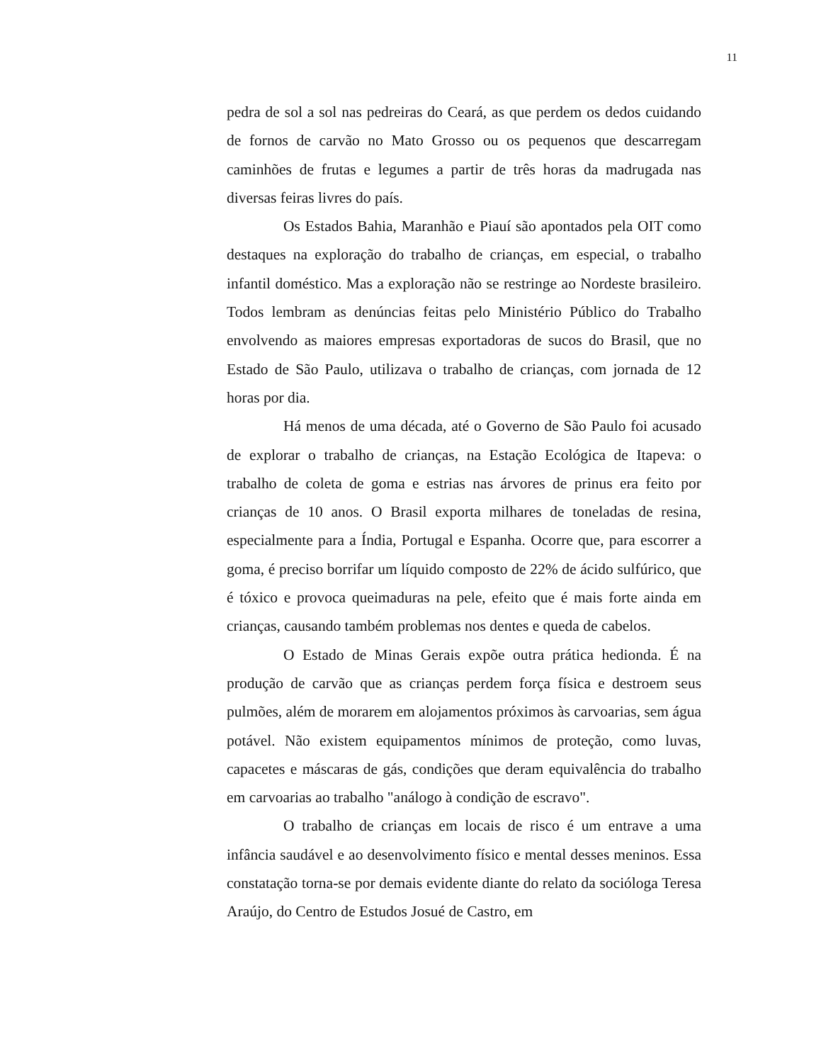11
pedra de sol a sol nas pedreiras do Ceará, as que perdem os dedos cuidando de fornos de carvão no Mato Grosso ou os pequenos que descarregam caminhões de frutas e legumes a partir de três horas da madrugada nas diversas feiras livres do país.
Os Estados Bahia, Maranhão e Piauí são apontados pela OIT como destaques na exploração do trabalho de crianças, em especial, o trabalho infantil doméstico. Mas a exploração não se restringe ao Nordeste brasileiro. Todos lembram as denúncias feitas pelo Ministério Público do Trabalho envolvendo as maiores empresas exportadoras de sucos do Brasil, que no Estado de São Paulo, utilizava o trabalho de crianças, com jornada de 12 horas por dia.
Há menos de uma década, até o Governo de São Paulo foi acusado de explorar o trabalho de crianças, na Estação Ecológica de Itapeva: o trabalho de coleta de goma e estrias nas árvores de prinus era feito por crianças de 10 anos. O Brasil exporta milhares de toneladas de resina, especialmente para a Índia, Portugal e Espanha. Ocorre que, para escorrer a goma, é preciso borrifar um líquido composto de 22% de ácido sulfúrico, que é tóxico e provoca queimaduras na pele, efeito que é mais forte ainda em crianças, causando também problemas nos dentes e queda de cabelos.
O Estado de Minas Gerais expõe outra prática hedionda. É na produção de carvão que as crianças perdem força física e destroem seus pulmões, além de morarem em alojamentos próximos às carvoarias, sem água potável. Não existem equipamentos mínimos de proteção, como luvas, capacetes e máscaras de gás, condições que deram equivalência do trabalho em carvoarias ao trabalho "análogo à condição de escravo".
O trabalho de crianças em locais de risco é um entrave a uma infância saudável e ao desenvolvimento físico e mental desses meninos. Essa constatação torna-se por demais evidente diante do relato da socióloga Teresa Araújo, do Centro de Estudos Josué de Castro, em